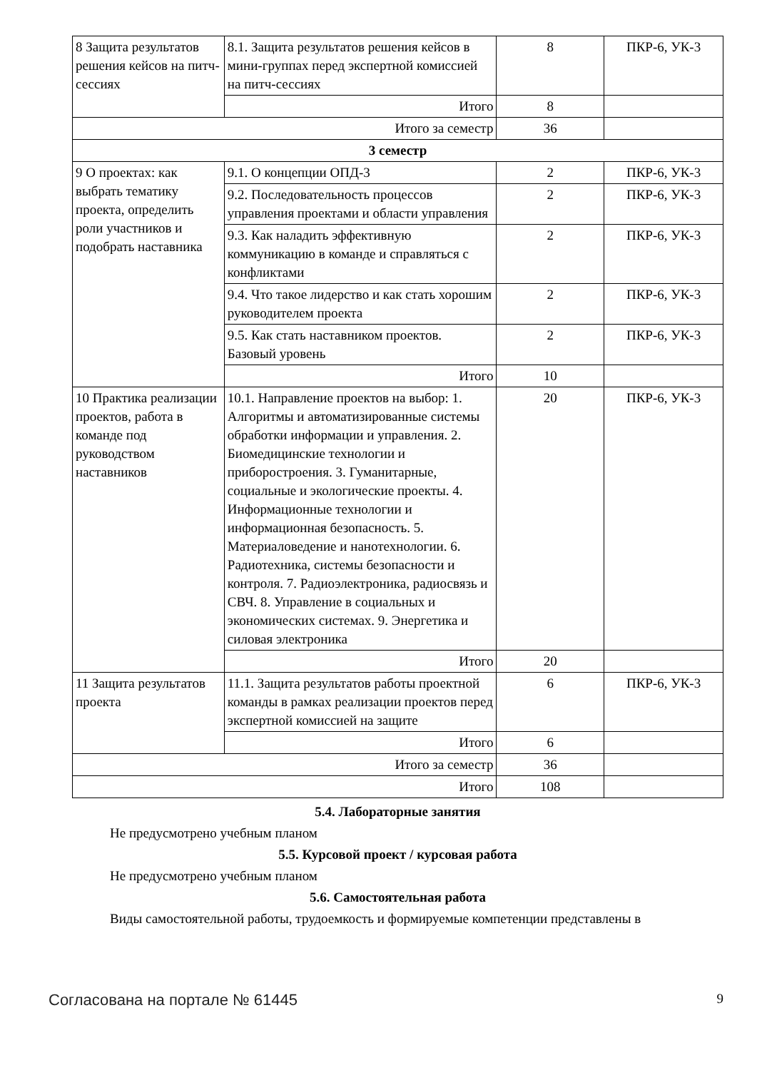| 8 Защита результатов решения кейсов на питч-сессиях | 8.1. Защита результатов решения кейсов в мини-группах перед экспертной комиссией на питч-сессиях | 8 | ПКР-6, УК-3 |
| | Итого | 8 | |
| Итого за семестр | | 36 | |
| 3 семестр | | | |
| 9 О проектах: как выбрать тематику проекта, определить роли участников и подобрать наставника | 9.1. О концепции ОПД-3 | 2 | ПКР-6, УК-3 |
| | 9.2. Последовательность процессов управления проектами и области управления | 2 | ПКР-6, УК-3 |
| | 9.3. Как наладить эффективную коммуникацию в команде и справляться с конфликтами | 2 | ПКР-6, УК-3 |
| | 9.4. Что такое лидерство и как стать хорошим руководителем проекта | 2 | ПКР-6, УК-3 |
| | 9.5. Как стать наставником проектов. Базовый уровень | 2 | ПКР-6, УК-3 |
| | Итого | 10 | |
| 10 Практика реализации проектов, работа в команде под руководством наставников | 10.1. Направление проектов на выбор: 1. Алгоритмы и автоматизированные системы обработки информации и управления. 2. Биомедицинские технологии и приборостроения. 3. Гуманитарные, социальные и экологические проекты. 4. Информационные технологии и информационная безопасность. 5. Материаловедение и нанотехнологии. 6. Радиотехника, системы безопасности и контроля. 7. Радиоэлектроника, радиосвязь и СВЧ. 8. Управление в социальных и экономических системах. 9. Энергетика и силовая электроника | 20 | ПКР-6, УК-3 |
| | Итого | 20 | |
| 11 Защита результатов проекта | 11.1. Защита результатов работы проектной команды в рамках реализации проектов перед экспертной комиссией на защите | 6 | ПКР-6, УК-3 |
| | Итого | 6 | |
| Итого за семестр | | 36 | |
| Итого | | 108 | |
5.4. Лабораторные занятия
Не предусмотрено учебным планом
5.5. Курсовой проект / курсовая работа
Не предусмотрено учебным планом
5.6. Самостоятельная работа
Виды самостоятельной работы, трудоемкость и формируемые компетенции представлены в
Согласована на портале № 61445 9